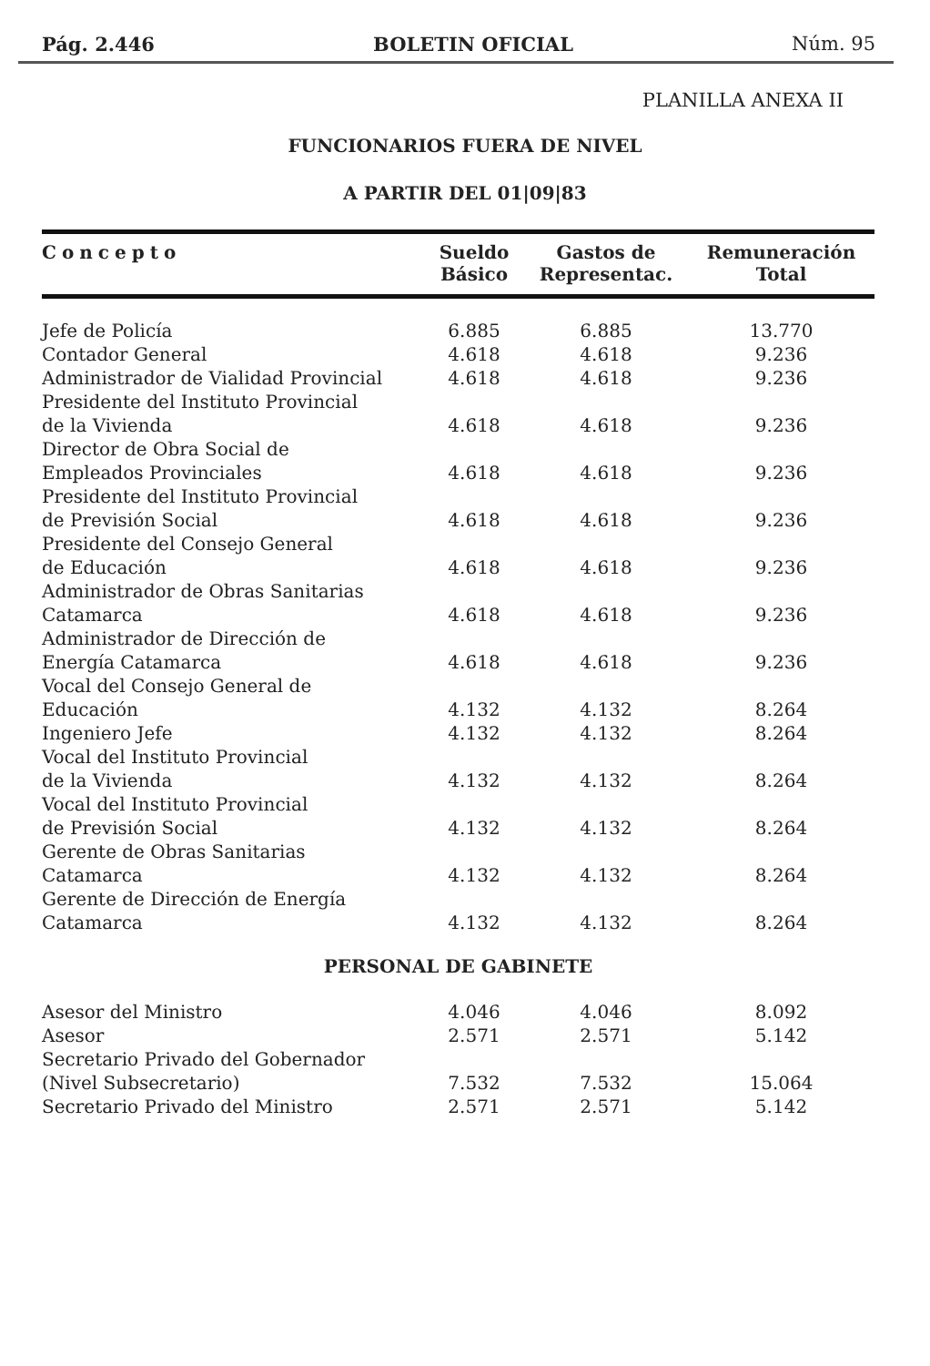Pág. 2.446 BOLETIN OFICIAL Núm. 95
PLANILLA ANEXA II
FUNCIONARIOS FUERA DE NIVEL
A PARTIR DEL 01|09|83
| Concepto | Sueldo Básico | Gastos de Representac. | Remuneración Total |
| --- | --- | --- | --- |
| Jefe de Policía | 6.885 | 6.885 | 13.770 |
| Contador General | 4.618 | 4.618 | 9.236 |
| Administrador de Vialidad Provincial | 4.618 | 4.618 | 9.236 |
| Presidente del Instituto Provincial de la Vivienda | 4.618 | 4.618 | 9.236 |
| Director de Obra Social de Empleados Provinciales | 4.618 | 4.618 | 9.236 |
| Presidente del Instituto Provincial de Previsión Social | 4.618 | 4.618 | 9.236 |
| Presidente del Consejo General de Educación | 4.618 | 4.618 | 9.236 |
| Administrador de Obras Sanitarias Catamarca | 4.618 | 4.618 | 9.236 |
| Administrador de Dirección de Energía Catamarca | 4.618 | 4.618 | 9.236 |
| Vocal del Consejo General de Educación | 4.132 | 4.132 | 8.264 |
| Ingeniero Jefe | 4.132 | 4.132 | 8.264 |
| Vocal del Instituto Provincial de la Vivienda | 4.132 | 4.132 | 8.264 |
| Vocal del Instituto Provincial de Previsión Social | 4.132 | 4.132 | 8.264 |
| Gerente de Obras Sanitarias Catamarca | 4.132 | 4.132 | 8.264 |
| Gerente de Dirección de Energía Catamarca | 4.132 | 4.132 | 8.264 |
| PERSONAL DE GABINETE | | | |
| Asesor del Ministro | 4.046 | 4.046 | 8.092 |
| Asesor | 2.571 | 2.571 | 5.142 |
| Secretario Privado del Gobernador (Nivel Subsecretario) | 7.532 | 7.532 | 15.064 |
| Secretario Privado del Ministro | 2.571 | 2.571 | 5.142 |